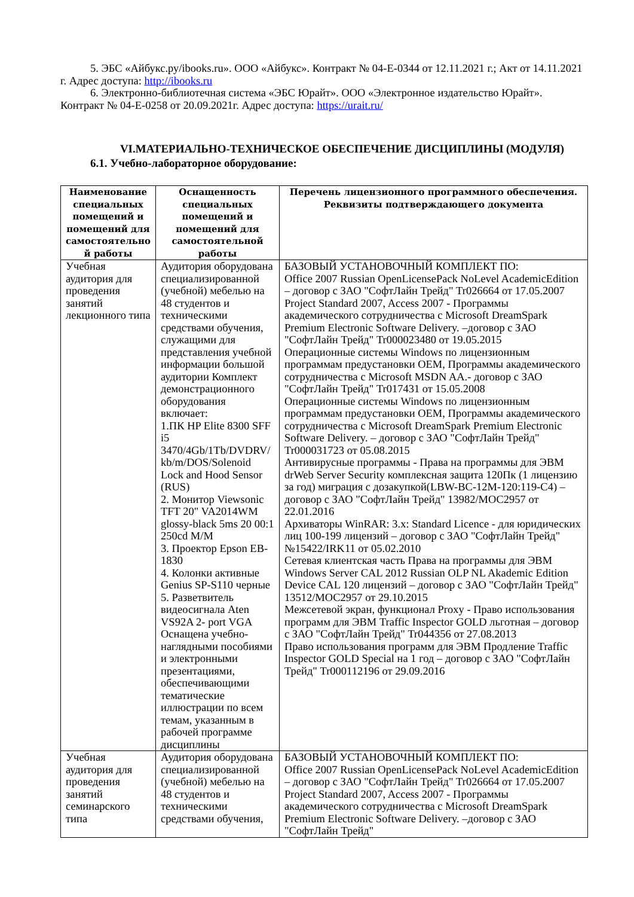5. ЭБС «Айбукс.ру/ibooks.ru». ООО «Айбукс». Контракт № 04-Е-0344 от 12.11.2021 г.; Акт от 14.11.2021 г. Адрес доступа: http://ibooks.ru
6. Электронно-библиотечная система «ЭБС Юрайт». ООО «Электронное издательство Юрайт». Контракт № 04-Е-0258 от 20.09.2021г. Адрес доступа: https://urait.ru/
VI.МАТЕРИАЛЬНО-ТЕХНИЧЕСКОЕ ОБЕСПЕЧЕНИЕ ДИСЦИПЛИНЫ (МОДУЛЯ)
6.1. Учебно-лабораторное оборудование:
| Наименование специальных помещений и помещений для самостоятельно й работы | Оснащенность специальных помещений и помещений для самостоятельной работы | Перечень лицензионного программного обеспечения. Реквизиты подтверждающего документа |
| --- | --- | --- |
| Учебная аудитория для проведения занятий лекционного типа | Аудитория оборудована специализированной (учебной) мебелью на 48 студентов и техническими средствами обучения, служащими для представления учебной информации большой аудитории Комплект демонстрационного оборудования включает: 1.ПК HP Elite 8300 SFF i5 3470/4Gb/1Tb/DVDRV/ kb/m/DOS/Solenoid Lock and Hood Sensor (RUS) 2. Монитор Viewsonic TFT 20" VA2014WM glossy-black 5ms 20 00:1 250cd M/M 3. Проектор Epson EB-1830 4. Колонки активные Genius SP-S110 черные 5. Разветвитель видеосигнала Aten VS92A 2- port VGA Оснащена учебно-наглядными пособиями и электронными презентациями, обеспечивающими тематические иллюстрации по всем темам, указанным в рабочей программе дисциплины | БАЗОВЫЙ УСТАНОВОЧНЫЙ КОМПЛЕКТ ПО: Office 2007 Russian OpenLicensePack NoLevel AcademicEdition – договор с ЗАО "СофтЛайн Трейд" Tr026664 от 17.05.2007 Project Standard 2007, Access 2007 - Программы академического сотрудничества с Microsoft DreamSpark Premium Electronic Software Delivery. –договор с ЗАО "СофтЛайн Трейд" Tr000023480 от 19.05.2015 Операционные системы Windows по лицензионным программам предустановки OEM, Программы академического сотрудничества с Microsoft MSDN AA.- договор с ЗАО "СофтЛайн Трейд" Tr017431 от 15.05.2008 Операционные системы Windows по лицензионным программам предустановки OEM, Программы академического сотрудничества с Microsoft DreamSpark Premium Electronic Software Delivery. – договор с ЗАО "СофтЛайн Трейд" Tr000031723 от 05.08.2015 Антивирусные программы - Права на программы для ЭВМ drWeb Server Security комплексная защита 120Пк (1 лицензию за год) миграция с дозакупкой(LBW-BC-12M-120:119-C4) – договор с ЗАО "СофтЛайн Трейд" 13982/MOC2957 от 22.01.2016 Архиваторы WinRAR: 3.x: Standard Licence - для юридических лиц 100-199 лицензий – договор с ЗАО "СофтЛайн Трейд" №15422/IRK11 от 05.02.2010 Сетевая клиентская часть Права на программы для ЭВМ Windows Server CAL 2012 Russian OLP NL Akademic Edition Device CAL 120 лицензий – договор с ЗАО "СофтЛайн Трейд" 13512/MOC2957 от 29.10.2015 Межсетевой экран, функционал Proxy - Право использования программ для ЭВМ Traffic Inspector GOLD льготная – договор с ЗАО "СофтЛайн Трейд" Tr044356 от 27.08.2013 Право использования программ для ЭВМ Продление Traffic Inspector GOLD Special на 1 год – договор с ЗАО "СофтЛайн Трейд" Tr000112196 от 29.09.2016 |
| Учебная аудитория для проведения занятий семинарского типа | Аудитория оборудована специализированной (учебной) мебелью на 48 студентов и техническими средствами обучения, | БАЗОВЫЙ УСТАНОВОЧНЫЙ КОМПЛЕКТ ПО: Office 2007 Russian OpenLicensePack NoLevel AcademicEdition – договор с ЗАО "СофтЛайн Трейд" Tr026664 от 17.05.2007 Project Standard 2007, Access 2007 - Программы академического сотрудничества с Microsoft DreamSpark Premium Electronic Software Delivery. –договор с ЗАО "СофтЛайн Трейд" |